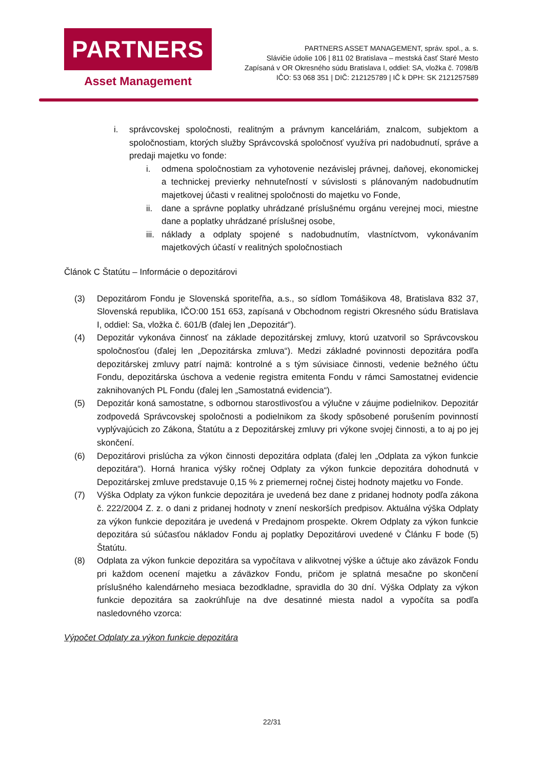PARTNERS
Asset Management
PARTNERS ASSET MANAGEMENT, správ. spol., a. s.
Slávičie údolie 106 | 811 02 Bratislava – mestská časť Staré Mesto
Zapísaná v OR Okresného súdu Bratislava I, oddiel: SA, vložka č. 7098/B
IČO: 53 068 351 | DIČ: 212125789 | IČ k DPH: SK 2121257589
i. správcovskej spoločnosti, realitným a právnym kanceláriám, znalcom, subjektom a spoločnostiam, ktorých služby Správcovská spoločnosť využíva pri nadobudnutí, správe a predaji majetku vo fonde:
i. odmena spoločnostiam za vyhotovenie nezávislej právnej, daňovej, ekonomickej a technickej previerky nehnuteľností v súvislosti s plánovaným nadobudnutím majetkovej účasti v realitnej spoločnosti do majetku vo Fonde,
ii.
dane a správne poplatky uhrádzané príslušnému orgánu verejnej moci, miestne dane a poplatky uhrádzané príslušnej osobe,
iii.
náklady a odplaty spojené s nadobudnutím, vlastníctvom, vykonávaním majetkových účastí v realitných spoločnostiach
Článok C Štatútu – Informácie o depozitárovi
(3) Depozitárom Fondu je Slovenská sporiteľňa, a.s., so sídlom Tomášikova 48, Bratislava 832 37, Slovenská republika, IČO:00 151 653, zapísaná v Obchodnom registri Okresného súdu Bratislava I, oddiel: Sa, vložka č. 601/B (ďalej len „Depozitár“).
(4) Depozitár vykonáva činnosť na základe depozitárskej zmluvy, ktorú uzatvoril so Správcovskou spoločnosťou (ďalej len „Depozitárska zmluva“). Medzi základné povinnosti depozitára podľa depozitárskej zmluvy patrí najmä: kontrolné a s tým súvisiace činnosti, vedenie bežného účtu Fondu, depozitárska úschova a vedenie registra emitenta Fondu v rámci Samostatnej evidencie zaknihovaných PL Fondu (ďalej len „Samostatná evidencia“).
(5) Depozitár koná samostatne, s odbornou starostlivosťou a výlučne v záujme podielnikov. Depozitár zodpovedá Správcovskej spoločnosti a podielnikom za škody spôsobené porušením povinností vyplývajúcich zo Zákona, Štatútu a z Depozitárskej zmluvy pri výkone svojej činnosti, a to aj po jej skončení.
(6) Depozitárovi prislúcha za výkon činnosti depozitára odplata (ďalej len „Odplata za výkon funkcie depozitára“). Horná hranica výšky ročnej Odplaty za výkon funkcie depozitára dohodnutá v Depozitárskej zmluve predstavuje 0,15 % z priemernej ročnej čistej hodnoty majetku vo Fonde.
(7) Výška Odplaty za výkon funkcie depozitára je uvedená bez dane z pridanej hodnoty podľa zákona č. 222/2004 Z. z. o dani z pridanej hodnoty v znení neskorších predpisov. Aktuálna výška Odplaty za výkon funkcie depozitára je uvedená v Predajnom prospekte. Okrem Odplaty za výkon funkcie depozitára sú súčasťou nákladov Fondu aj poplatky Depozitárovi uvedené v Článku F bode (5) Štatútu.
(8) Odplata za výkon funkcie depozitára sa vypočítava v alikvotnej výške a účtuje ako záväzok Fondu pri každom ocenení majetku a záväzkov Fondu, pričom je splatná mesačne po skončení príslušného kalendárneho mesiaca bezodkladne, spravidla do 30 dní. Výška Odplaty za výkon funkcie depozitára sa zaokrúhľuje na dve desatinné miesta nadol a vypočíta sa podľa nasledovného vzorca:
Výpočet Odplaty za výkon funkcie depozitára
22/31